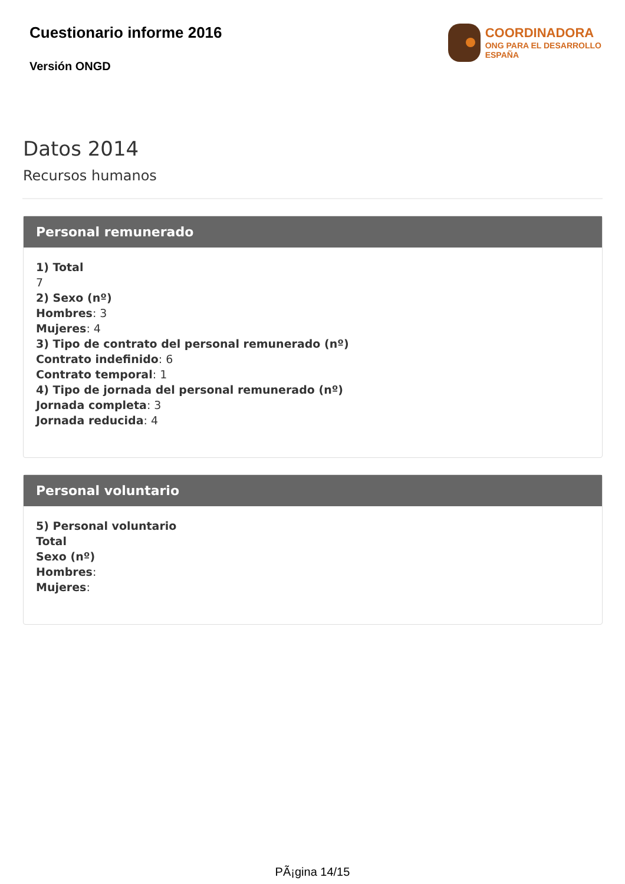Cuestionario informe 2016
Versión ONGD
COORDINADORA
ONG PARA EL DESARROLLO
ESPAÑA
Datos 2014
Recursos humanos
Personal remunerado
1) Total
7
2) Sexo (nº)
Hombres: 3
Mujeres: 4
3) Tipo de contrato del personal remunerado (nº)
Contrato indefinido: 6
Contrato temporal: 1
4) Tipo de jornada del personal remunerado (nº)
Jornada completa: 3
Jornada reducida: 4
Personal voluntario
5) Personal voluntario
Total
Sexo (nº)
Hombres:
Mujeres:
PÃ¡gina 14/15